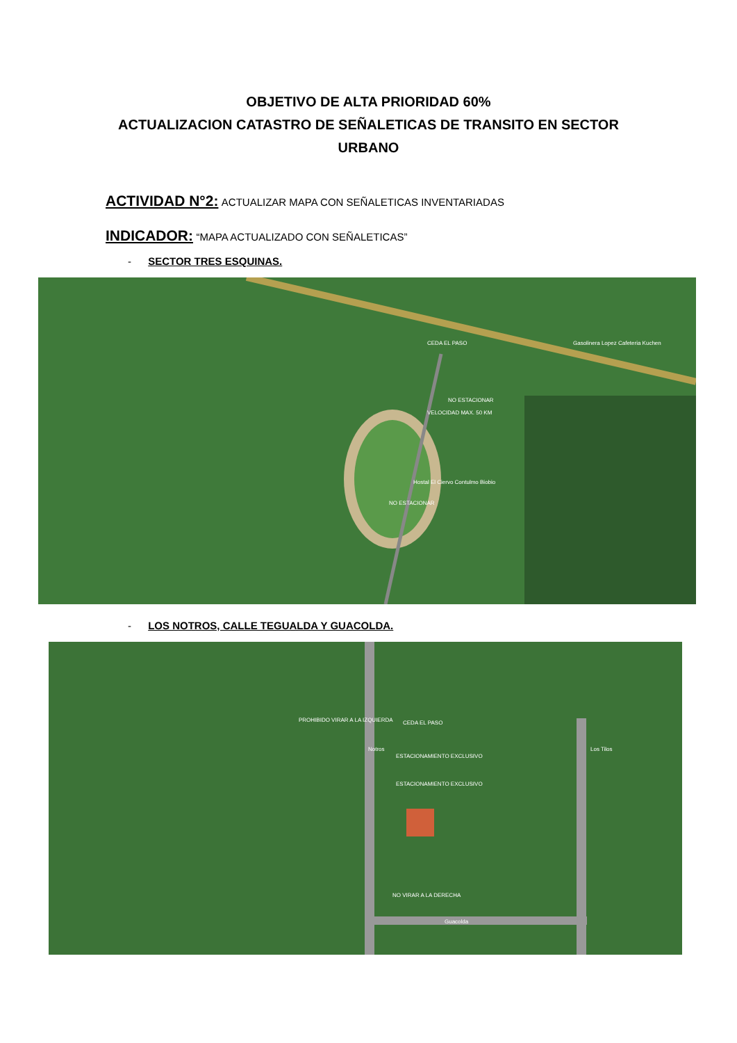OBJETIVO DE ALTA PRIORIDAD 60%
ACTUALIZACION CATASTRO DE SEÑALETICAS DE TRANSITO EN SECTOR
URBANO
ACTIVIDAD N°2: ACTUALIZAR MAPA CON SEÑALETICAS INVENTARIADAS
INDICADOR: “MAPA ACTUALIZADO CON SEÑALETICAS”
- SECTOR TRES ESQUINAS.
CEDA EL PASO Gasolinera Lopez Cafeteria Kuchen
NO ESTACIONAR
VELOCIDAD MAX. 50 KM
Hostal El Ciervo Contulmo Biobio
NO ESTACIONAR
- LOS NOTROS, CALLE TEGUALDA Y GUACOLDA.
PROHIBIDO VIRAR A LA IZQUIERDA CEDA EL PASO
ESTACIONAMIENTO EXCLUSIVO
ESTACIONAMIENTO EXCLUSIVO
NO VIRAR A LA DERECHA
Guacolda
Notros Los Tilos